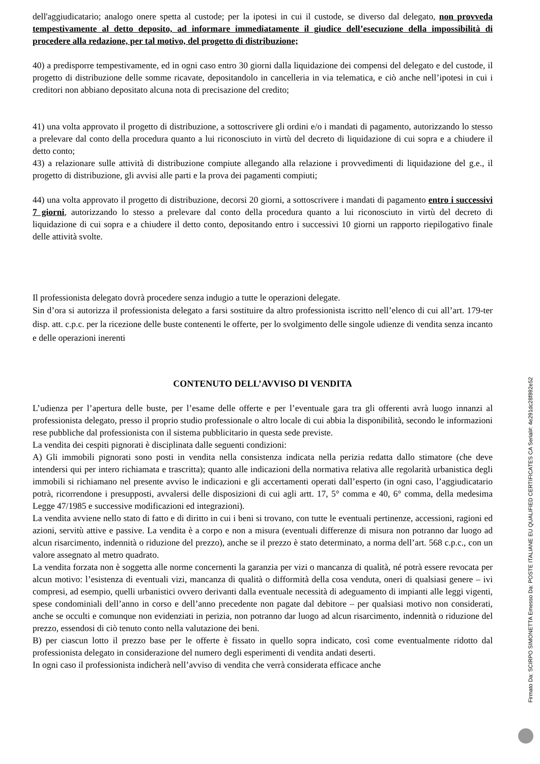dell'aggiudicatario; analogo onere spetta al custode; per la ipotesi in cui il custode, se diverso dal delegato, non provveda tempestivamente al detto deposito, ad informare immediatamente il giudice dell’esecuzione della impossibilità di procedere alla redazione, per tal motivo, del progetto di distribuzione;
40) a predisporre tempestivamente, ed in ogni caso entro 30 giorni dalla liquidazione dei compensi del delegato e del custode, il progetto di distribuzione delle somme ricavate, depositandolo in cancelleria in via telematica, e ciò anche nell’ipotesi in cui i creditori non abbiano depositato alcuna nota di precisazione del credito;
41) una volta approvato il progetto di distribuzione, a sottoscrivere gli ordini e/o i mandati di pagamento, autorizzando lo stesso a prelevare dal conto della procedura quanto a lui riconosciuto in virtù del decreto di liquidazione di cui sopra e a chiudere il detto conto;
43) a relazionare sulle attività di distribuzione compiute allegando alla relazione i provvedimenti di liquidazione del g.e., il progetto di distribuzione, gli avvisi alle parti e la prova dei pagamenti compiuti;
44) una volta approvato il progetto di distribuzione, decorsi 20 giorni, a sottoscrivere i mandati di pagamento entro i successivi 7 giorni, autorizzando lo stesso a prelevare dal conto della procedura quanto a lui riconosciuto in virtù del decreto di liquidazione di cui sopra e a chiudere il detto conto, depositando entro i successivi 10 giorni un rapporto riepilogativo finale delle attività svolte.
Il professionista delegato dovrà procedere senza indugio a tutte le operazioni delegate.
Sin d’ora si autorizza il professionista delegato a farsi sostituire da altro professionista iscritto nell’elenco di cui all’art. 179-ter disp. att. c.p.c. per la ricezione delle buste contenenti le offerte, per lo svolgimento delle singole udienze di vendita senza incanto e delle operazioni inerenti
CONTENUTO DELL’AVVISO DI VENDITA
L’udienza per l’apertura delle buste, per l’esame delle offerte e per l’eventuale gara tra gli offerenti avrà luogo innanzi al professionista delegato, presso il proprio studio professionale o altro locale di cui abbia la disponibilità, secondo le informazioni rese pubbliche dal professionista con il sistema pubblicitario in questa sede previste.
La vendita dei cespiti pignorati è disciplinata dalle seguenti condizioni:
A) Gli immobili pignorati sono posti in vendita nella consistenza indicata nella perizia redatta dallo stimatore (che deve intendersi qui per intero richiamata e trascritta); quanto alle indicazioni della normativa relativa alle regolarità urbanistica degli immobili si richiamano nel presente avviso le indicazioni e gli accertamenti operati dall’esperto (in ogni caso, l’aggiudicatario potrà, ricorrendone i presupposti, avvalersi delle disposizioni di cui agli artt. 17, 5° comma e 40, 6° comma, della medesima Legge 47/1985 e successive modificazioni ed integrazioni).
La vendita avviene nello stato di fatto e di diritto in cui i beni si trovano, con tutte le eventuali pertinenze, accessioni, ragioni ed azioni, servitù attive e passive. La vendita è a corpo e non a misura (eventuali differenze di misura non potranno dar luogo ad alcun risarcimento, indennità o riduzione del prezzo), anche se il prezzo è stato determinato, a norma dell’art. 568 c.p.c., con un valore assegnato al metro quadrato.
La vendita forzata non è soggetta alle norme concernenti la garanzia per vizi o mancanza di qualità, né potrà essere revocata per alcun motivo: l’esistenza di eventuali vizi, mancanza di qualità o difformità della cosa venduta, oneri di qualsiasi genere – ivi compresi, ad esempio, quelli urbanistici ovvero derivanti dalla eventuale necessità di adeguamento di impianti alle leggi vigenti, spese condominiali dell’anno in corso e dell’anno precedente non pagate dal debitore – per qualsiasi motivo non considerati, anche se occulti e comunque non evidenziati in perizia, non potranno dar luogo ad alcun risarcimento, indennità o riduzione del prezzo, essendosi di ciò tenuto conto nella valutazione dei beni.
B) per ciascun lotto il prezzo base per le offerte è fissato in quello sopra indicato, così come eventualmente ridotto dal professionista delegato in considerazione del numero degli esperimenti di vendita andati deserti.
In ogni caso il professionista indicherà nell’avviso di vendita che verrà considerata efficace anche
Firmato Da: SCIRPO SIMONETTA Emesso Da: POSTE ITALIANE EU QUALIFIED CERTIFICATES CA Serial#: 4e291dc28f892e52